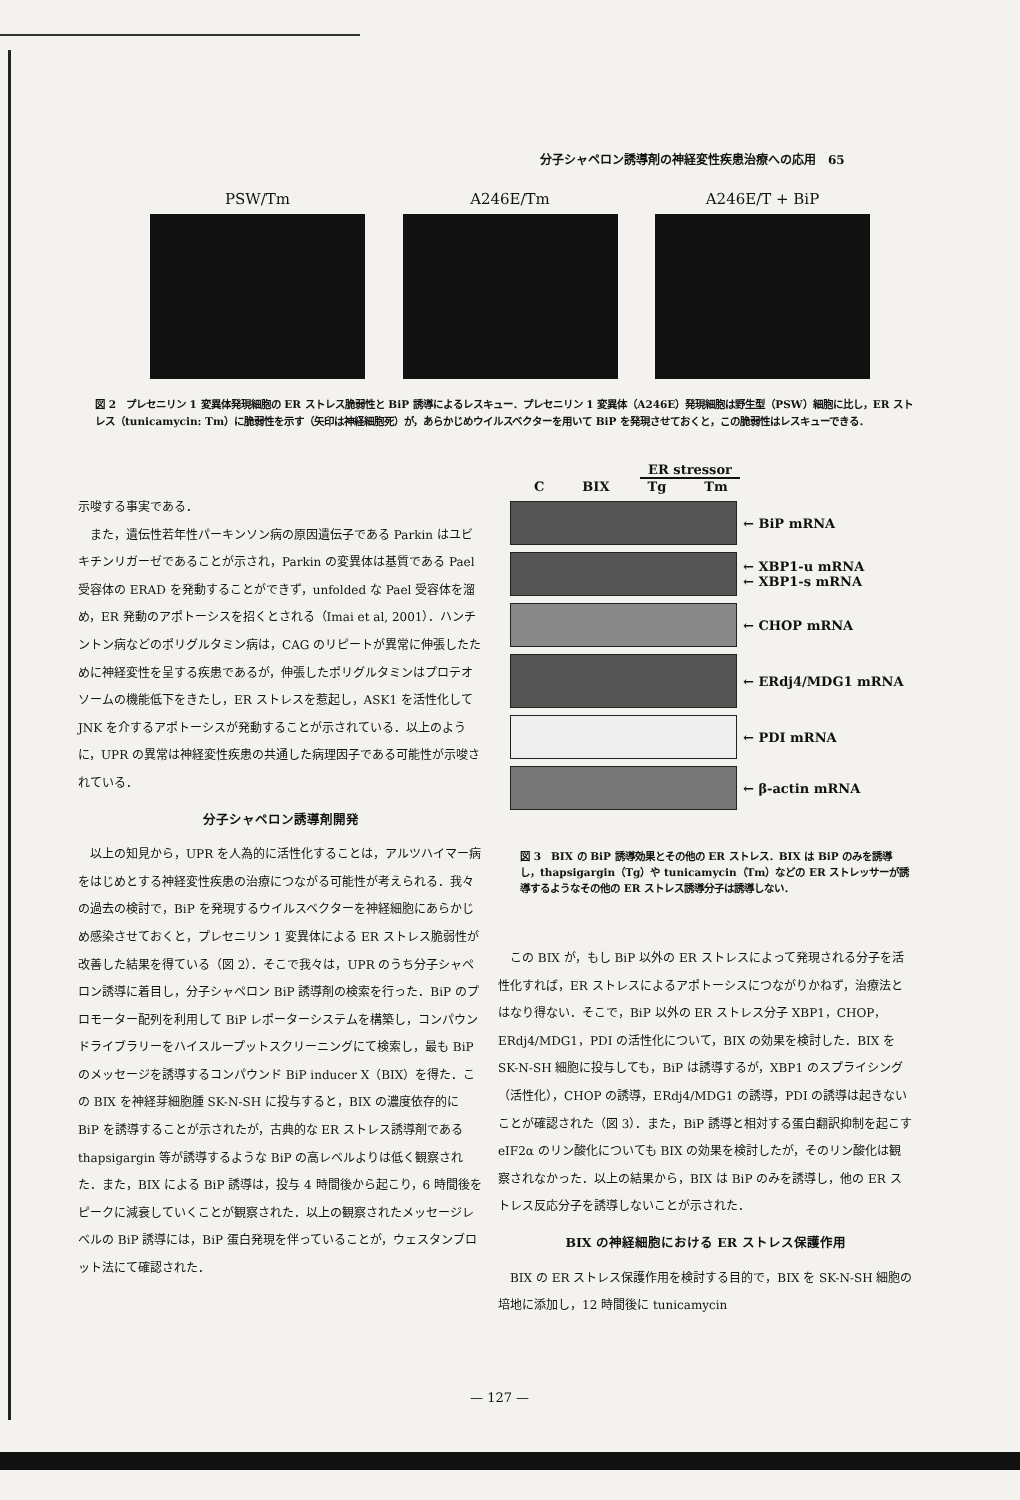分子シャペロン誘導剤の神経変性疾患治療への応用　65
PSW/Tm A246E/Tm A246E/T + BiP
図 2　プレセニリン 1 変異体発現細胞の ER ストレス脆弱性と BiP 誘導によるレスキュー．プレセニリン 1 変異体（A246E）発現細胞は野生型（PSW）細胞に比し，ER ストレス（tunicamycin: Tm）に脆弱性を示す（矢印は神経細胞死）が，あらかじめウイルスベクターを用いて BiP を発現させておくと，この脆弱性はレスキューできる．
ER stressor
C BIX Tg Tm
← BiP mRNA
← XBP1-u mRNA
← XBP1-s mRNA
← CHOP mRNA
← ERdj4/MDG1 mRNA
← PDI mRNA
← β-actin mRNA
図 3　BIX の BiP 誘導効果とその他の ER ストレス．BIX は BiP のみを誘導し，thapsigargin（Tg）や tunicamycin（Tm）などの ER ストレッサーが誘導するようなその他の ER ストレス誘導分子は誘導しない．
示唆する事実である．
また，遺伝性若年性パーキンソン病の原因遺伝子である Parkin はユビキチンリガーゼであることが示され，Parkin の変異体は基質である Pael 受容体の ERAD を発動することができず，unfolded な Pael 受容体を溜め，ER 発動のアポトーシスを招くとされる（Imai et al, 2001）．ハンチントン病などのポリグルタミン病は，CAG のリピートが異常に伸張したために神経変性を呈する疾患であるが，伸張したポリグルタミンはプロテオソームの機能低下をきたし，ER ストレスを惹起し，ASK1 を活性化して JNK を介するアポトーシスが発動することが示されている．以上のように，UPR の異常は神経変性疾患の共通した病理因子である可能性が示唆されている．
分子シャペロン誘導剤開発
以上の知見から，UPR を人為的に活性化することは，アルツハイマー病をはじめとする神経変性疾患の治療につながる可能性が考えられる．我々の過去の検討で，BiP を発現するウイルスベクターを神経細胞にあらかじめ感染させておくと，プレセニリン 1 変異体による ER ストレス脆弱性が改善した結果を得ている（図 2）．そこで我々は，UPR のうち分子シャペロン誘導に着目し，分子シャペロン BiP 誘導剤の検索を行った．BiP のプロモーター配列を利用して BiP レポーターシステムを構築し，コンパウンドライブラリーをハイスループットスクリーニングにて検索し，最も BiP のメッセージを誘導するコンパウンド BiP inducer X（BIX）を得た．この BIX を神経芽細胞腫 SK-N-SH に投与すると，BIX の濃度依存的に BiP を誘導することが示されたが，古典的な ER ストレス誘導剤である thapsigargin 等が誘導するような BiP の高レベルよりは低く観察された．また，BIX による BiP 誘導は，投与 4 時間後から起こり，6 時間後をピークに減衰していくことが観察された．以上の観察されたメッセージレベルの BiP 誘導には，BiP 蛋白発現を伴っていることが，ウェスタンブロット法にて確認された．
この BIX が，もし BiP 以外の ER ストレスによって発現される分子を活性化すれば，ER ストレスによるアポトーシスにつながりかねず，治療法とはなり得ない．そこで，BiP 以外の ER ストレス分子 XBP1，CHOP，ERdj4/MDG1，PDI の活性化について，BIX の効果を検討した．BIX を SK-N-SH 細胞に投与しても，BiP は誘導するが，XBP1 のスプライシング（活性化），CHOP の誘導，ERdj4/MDG1 の誘導，PDI の誘導は起きないことが確認された（図 3）．また，BiP 誘導と相対する蛋白翻訳抑制を起こす eIF2α のリン酸化についても BIX の効果を検討したが，そのリン酸化は観察されなかった．以上の結果から，BIX は BiP のみを誘導し，他の ER ストレス反応分子を誘導しないことが示された．
BIX の神経細胞における ER ストレス保護作用
BIX の ER ストレス保護作用を検討する目的で，BIX を SK-N-SH 細胞の培地に添加し，12 時間後に tunicamycin
— 127 —